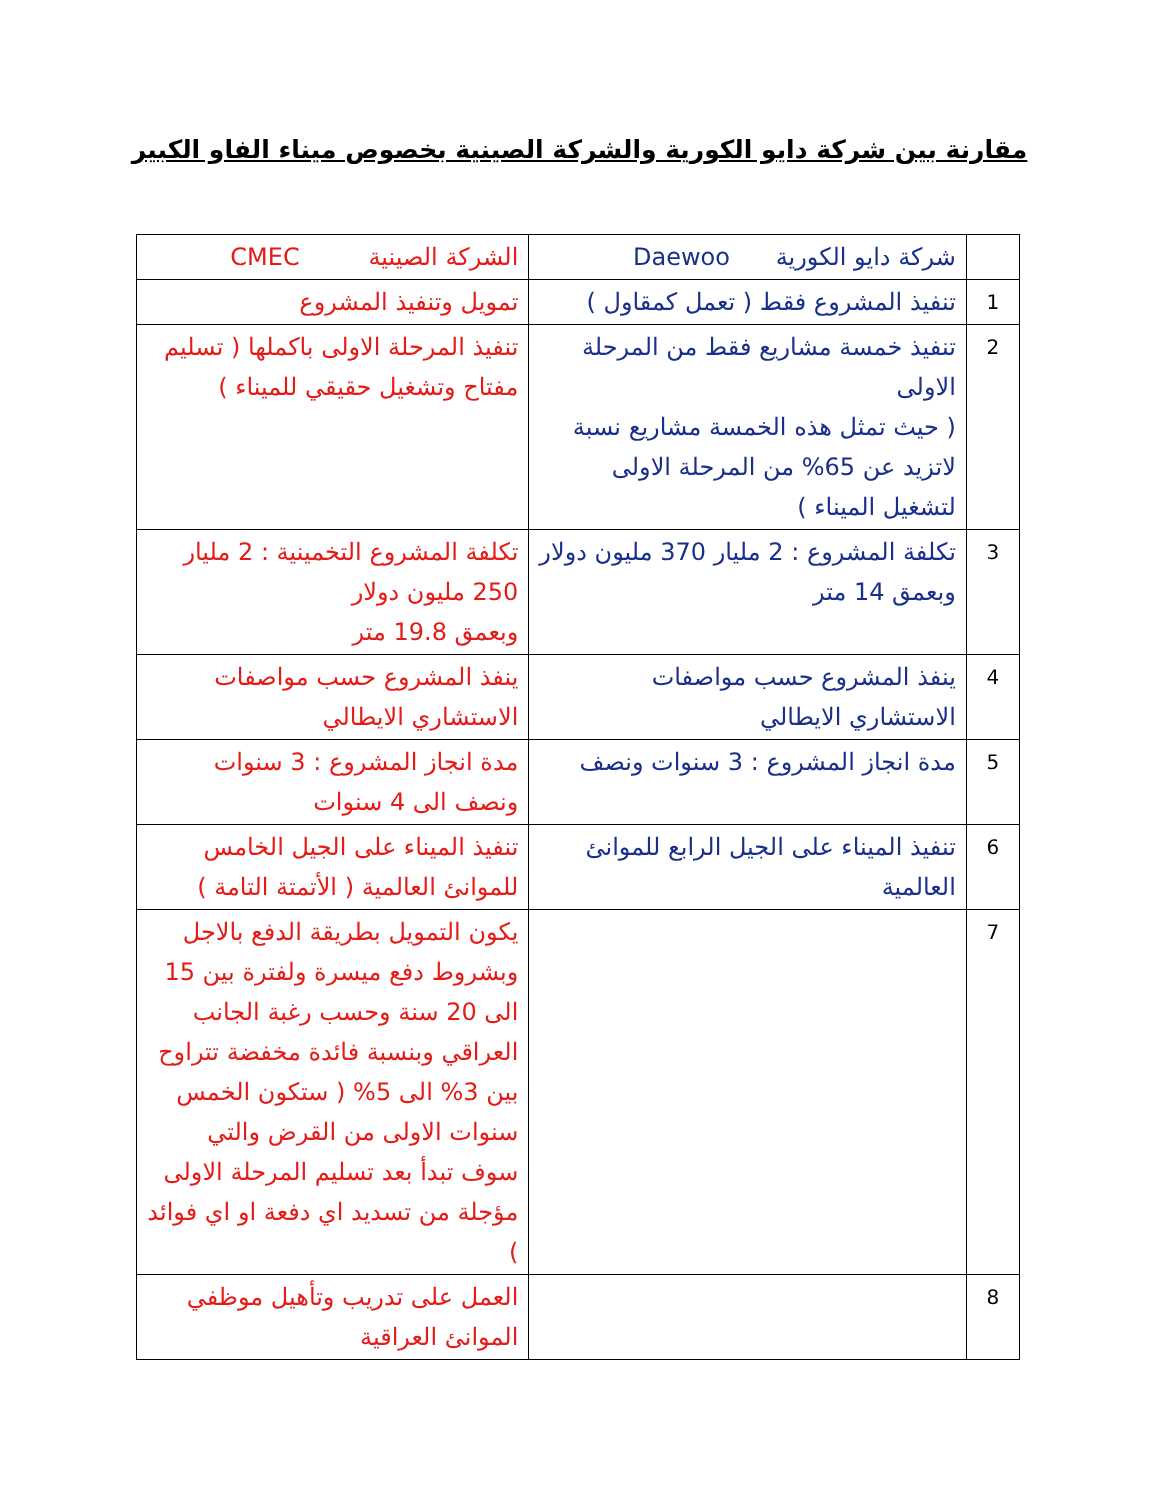مقارنة بين شركة دايو الكورية والشركة الصينية بخصوص ميناء الفاو الكبير
| | شركة دايو الكورية Daewoo | الشركة الصينية CMEC |
| 1 | تنفيذ المشروع فقط ( تعمل كمقاول ) | تمويل وتنفيذ المشروع |
| 2 | تنفيذ خمسة مشاريع فقط من المرحلة الاولى ( حيث تمثل هذه الخمسة مشاريع نسبة لاتزيد عن 65% من المرحلة الاولى لتشغيل الميناء ) | تنفيذ المرحلة الاولى باكملها ( تسليم مفتاح وتشغيل حقيقي للميناء ) |
| 3 | تكلفة المشروع : 2 مليار 370 مليون دولار وبعمق 14 متر | تكلفة المشروع التخمينية : 2 مليار 250 مليون دولار وبعمق 19.8 متر |
| 4 | ينفذ المشروع حسب مواصفات الاستشاري الايطالي | ينفذ المشروع حسب مواصفات الاستشاري الايطالي |
| 5 | مدة انجاز المشروع : 3 سنوات ونصف | مدة انجاز المشروع : 3 سنوات ونصف الى 4 سنوات |
| 6 | تنفيذ الميناء على الجيل الرابع للموانئ العالمية | تنفيذ الميناء على الجيل الخامس للموانئ العالمية ( الأتمتة التامة ) |
| 7 | | يكون التمويل بطريقة الدفع بالاجل وبشروط دفع ميسرة ولفترة بين 15 الى 20 سنة وحسب رغبة الجانب العراقي وبنسبة فائدة مخفضة تتراوح بين 3% الى 5% ( ستكون الخمس سنوات الاولى من القرض والتي سوف تبدأ بعد تسليم المرحلة الاولى مؤجلة من تسديد اي دفعة او اي فوائد ) |
| 8 | | العمل على تدريب وتأهيل موظفي الموانئ العراقية |